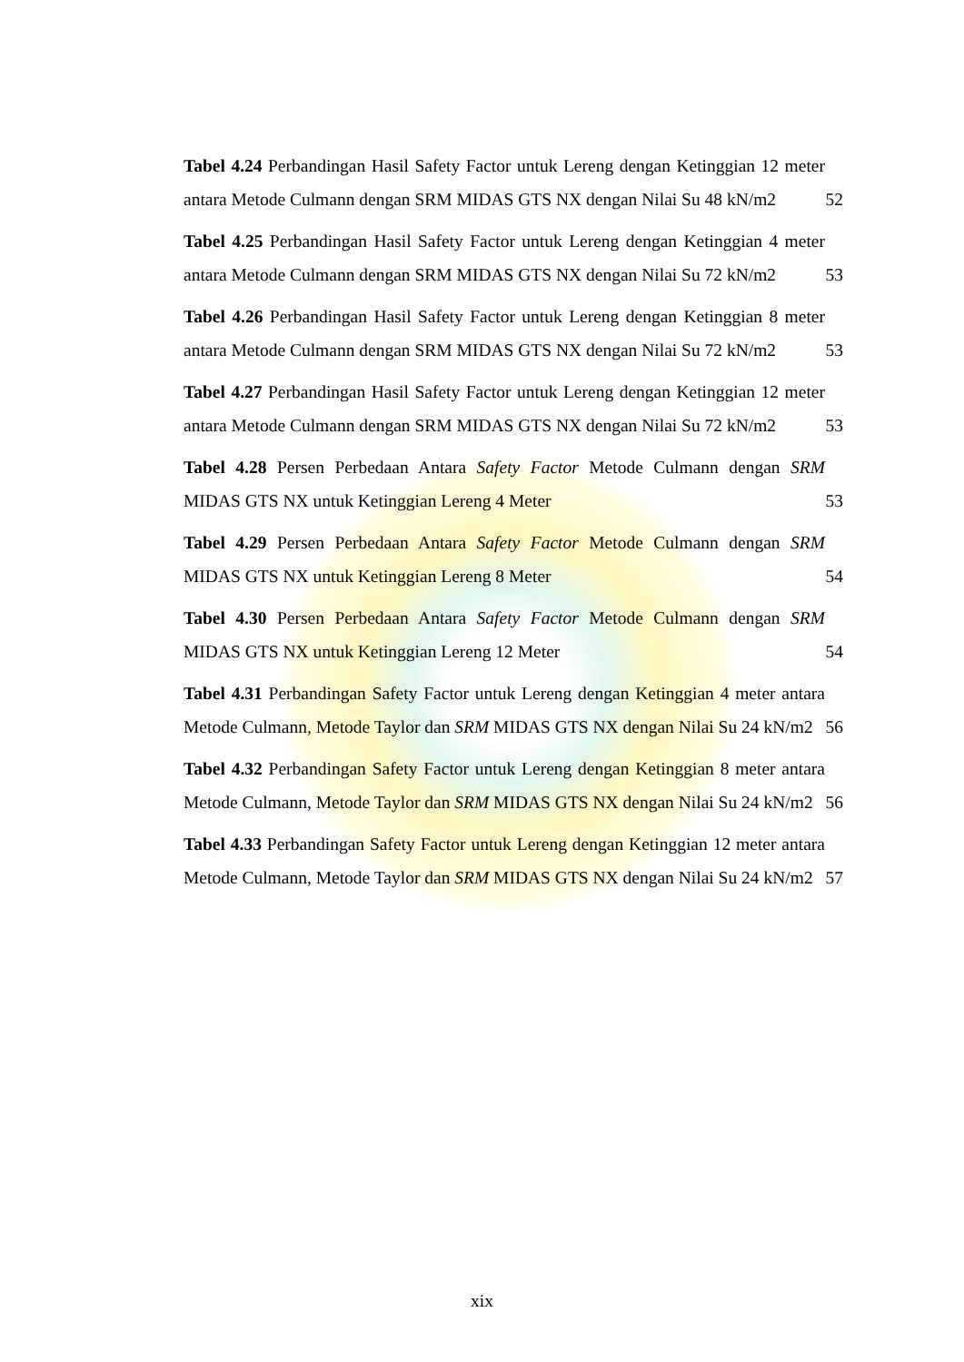Tabel 4.24 Perbandingan Hasil Safety Factor untuk Lereng dengan Ketinggian 12 meter antara Metode Culmann dengan SRM MIDAS GTS NX dengan Nilai Su 48 kN/m2
52
Tabel 4.25 Perbandingan Hasil Safety Factor untuk Lereng dengan Ketinggian 4 meter antara Metode Culmann dengan SRM MIDAS GTS NX dengan Nilai Su 72 kN/m2
53
Tabel 4.26 Perbandingan Hasil Safety Factor untuk Lereng dengan Ketinggian 8 meter antara Metode Culmann dengan SRM MIDAS GTS NX dengan Nilai Su 72 kN/m2
53
Tabel 4.27 Perbandingan Hasil Safety Factor untuk Lereng dengan Ketinggian 12 meter antara Metode Culmann dengan SRM MIDAS GTS NX dengan Nilai Su 72 kN/m2
53
Tabel 4.28 Persen Perbedaan Antara Safety Factor Metode Culmann dengan SRM MIDAS GTS NX untuk Ketinggian Lereng 4 Meter
53
Tabel 4.29 Persen Perbedaan Antara Safety Factor Metode Culmann dengan SRM MIDAS GTS NX untuk Ketinggian Lereng 8 Meter
54
Tabel 4.30 Persen Perbedaan Antara Safety Factor Metode Culmann dengan SRM MIDAS GTS NX untuk Ketinggian Lereng 12 Meter
54
Tabel 4.31 Perbandingan Safety Factor untuk Lereng dengan Ketinggian 4 meter antara Metode Culmann, Metode Taylor dan SRM MIDAS GTS NX dengan Nilai Su 24 kN/m2
56
Tabel 4.32 Perbandingan Safety Factor untuk Lereng dengan Ketinggian 8 meter antara Metode Culmann, Metode Taylor dan SRM MIDAS GTS NX dengan Nilai Su 24 kN/m2
56
Tabel 4.33 Perbandingan Safety Factor untuk Lereng dengan Ketinggian 12 meter antara Metode Culmann, Metode Taylor dan SRM MIDAS GTS NX dengan Nilai Su 24 kN/m2
57
xix